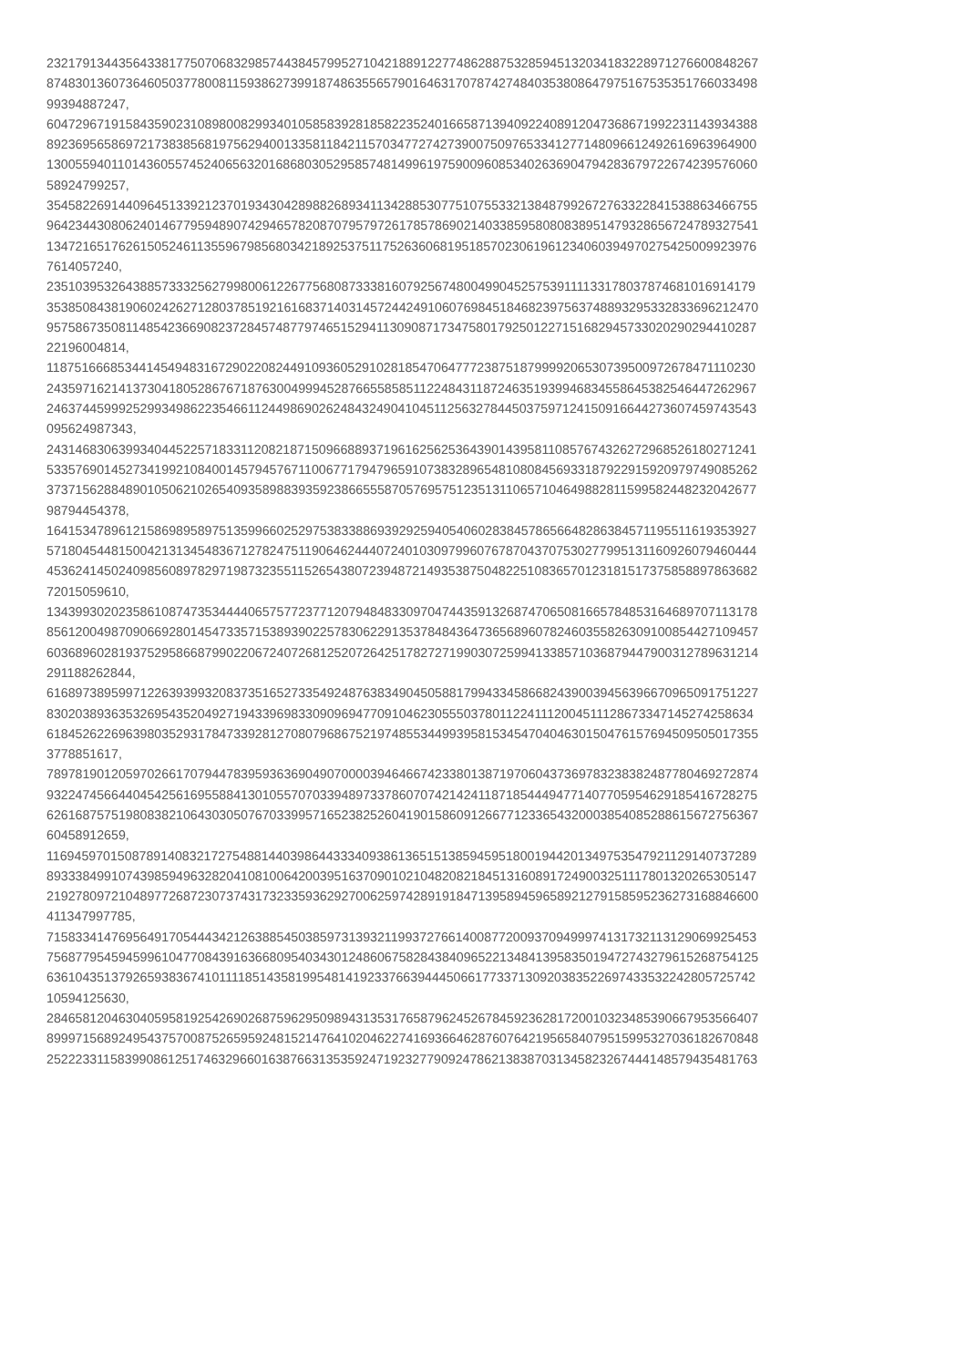232179134435643381775070683298574438457995271042188912277486288753285945132034183228971276600848267
874830136073646050377800811593862739918748635565790164631707874274840353808647975167535351766033498
99394887247,
604729671915843590231089800829934010585839281858223524016658713940922408912047368671992231143934388
892369565869721738385681975629400133581184211570347727427390075097653341277148096612492616963964900
130055940110143605574524065632016868030529585748149961975900960853402636904794283679722674239576060
58924799257,
354582269144096451339212370193430428988268934113428853077510755332138487992672763322841538863466755
964234430806240146779594890742946578208707957972617857869021403385958080838951479328656724789327541
134721651762615052461135596798568034218925375117526360681951857023061961234060394970275425009923976
7614057240,
235103953264388573332562799800612267756808733381607925674800499045257539111133178037874681016914179
353850843819060242627128037851921616837140314572442491060769845184682397563748893295332833696212470
957586735081148542366908237284574877974651529411309087173475801792501227151682945733020290294410287
22196004814,
118751666853441454948316729022082449109360529102818547064777238751879999206530739500972678471110230
243597162141373041805286767187630049994528766558585112248431187246351939946834558645382546447262967
246374459992529934986223546611244986902624843249041045112563278445037597124150916644273607459743543
095624987343,
243146830639934044522571833112082187150966889371961625625364390143958110857674326272968526180271241
533576901452734199210840014579457671100677179479659107383289654810808456933187922915920979749085262
373715628848901050621026540935898839359238665558705769575123513110657104649882811599582448232042677
98794454378,
164153478961215869895897513599660252975383388693929259405406028384578656648286384571195511619353927
571804544815004213134548367127824751190646244407240103097996076787043707530277995131160926079460444
453624145024098560897829719873235511526543807239487214935387504822510836570123181517375858897863682
72015059610,
134399302023586108747353444406575772377120794848330970474435913268747065081665784853164689707113178
856120049870906692801454733571538939022578306229135378484364736568960782460355826309100854427109457
603689602819375295866879902206724072681252072642517827271990307259941338571036879447900312789631214
291188262844,
616897389599712263939932083735165273354924876383490450588179943345866824390039456396670965091751227
830203893635326954352049271943396983309096947709104623055503780112241112004511128673347145274258634
618452622696398035293178473392812708079686752197485534499395815345470404630150476157694509505017355
3778851617,
789781901205970266170794478395936369049070000394646674233801387197060437369783238382487780469272874
932247456644045425616955884130105570703394897337860707421424118718544494771407705954629185416728275
626168757519808382106430305076703399571652382526041901586091266771233654320003854085288615672756367
60458912659,
116945970150878914083217275488144039864433340938613651513859459518001944201349753547921129140737289
893338499107439859496328204108100642003951637090102104820821845131608917249003251117801320265305147
219278097210489772687230737431732335936292700625974289191847139589459658921279158595236273168846600
411347997785,
715833414769564917054443421263885450385973139321199372766140087720093709499974131732113129069925453
756877954594599610477084391636680954034301248606758284384096522134841395835019472743279615268754125
636104351379265938367410111185143581995481419233766394445066177337130920383522697433532242805725742
10594125630,
284658120463040595819254269026875962950989431353176587962452678459236281720010323485390667953566407
899971568924954375700875265959248152147641020462274169366462876076421956584079515995327036182670848
252223311583990861251746329660163876631353592471923277909247862138387031345823267444148579435481763